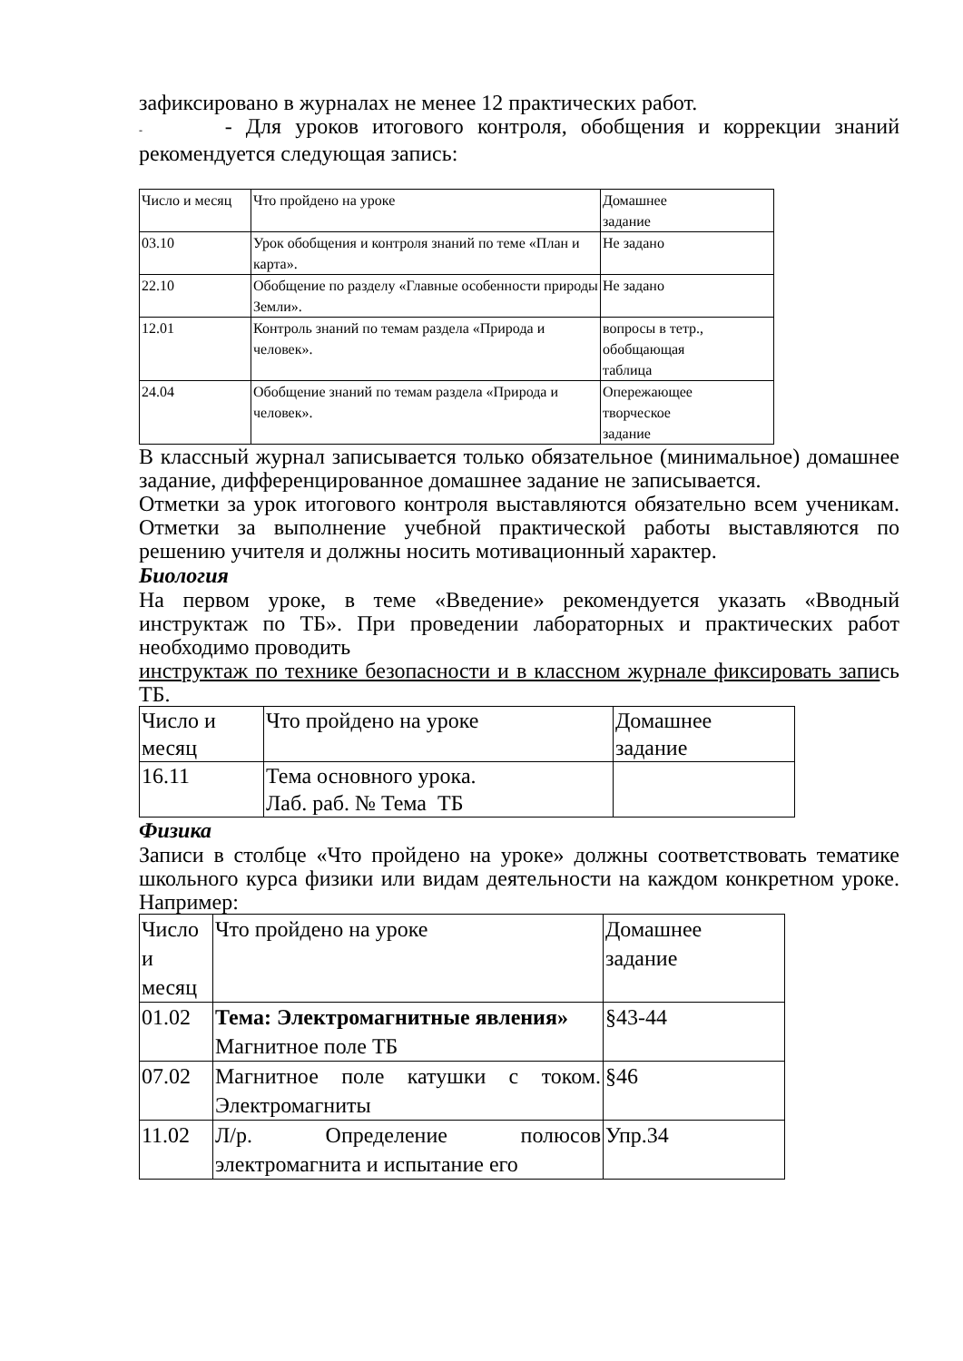зафиксировано в журналах не менее 12 практических работ.
- - Для уроков итогового контроля, обобщения и коррекции знаний рекомендуется следующая запись:
| Число и месяц | Что пройдено на уроке | Домашнее задание |
| 03.10 | Урок обобщения и контроля знаний по теме «План и карта». | Не задано |
| 22.10 | Обобщение по разделу «Главные особенности природы Земли». | Не задано |
| 12.01 | Контроль знаний по темам раздела «Природа и человек». | вопросы в тетр., обобщающая таблица |
| 24.04 | Обобщение знаний по темам раздела «Природа и человек». | Опережающее творческое задание |
В классный журнал записывается только обязательное (минимальное) домашнее задание, дифференцированное домашнее задание не записывается.
Отметки за урок итогового контроля выставляются обязательно всем ученикам. Отметки за выполнение учебной практической работы выставляются по решению учителя и должны носить мотивационный характер.
Биология
На первом уроке, в теме «Введение» рекомендуется указать «Вводный инструктаж по ТБ». При проведении лабораторных и практических работ необходимо проводить
инструктаж по технике безопасности и в классном журнале фиксировать запись ТБ.
| Число и месяц | Что пройдено на уроке | Домашнее задание |
| 16.11 | Тема основного урока. Лаб. раб. № Тема ТБ | |
Физика
Записи в столбце «Что пройдено на уроке» должны соответствовать тематике школьного курса физики или видам деятельности на каждом конкретном уроке. Например:
| Число и месяц | Что пройдено на уроке | Домашнее задание |
| 01.02 | Тема: Электромагнитные явления» Магнитное поле ТБ | §43-44 |
| 07.02 | Магнитное поле катушки с током. Электромагниты | §46 |
| 11.02 | Л/р. Определение полюсов электромагнита и испытание его | Упр.34 |